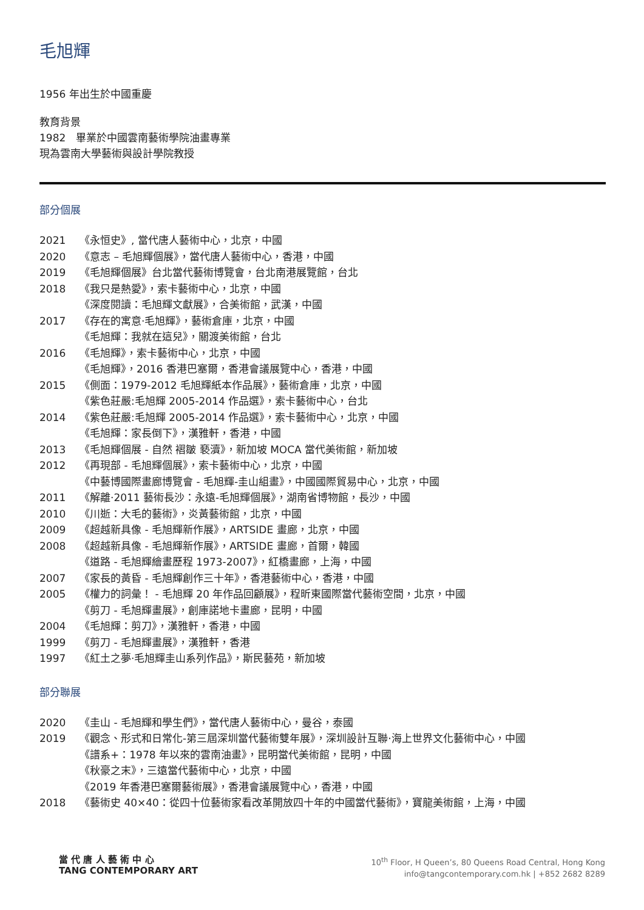毛旭輝
1956 年出生於中國重慶
教育背景
1982　畢業於中國雲南藝術學院油畫專業
現為雲南大學藝術與設計學院教授
部分個展
| 2021 | 《永恒史》, 當代唐人藝術中心，北京，中國 |
| 2020 | 《意志 – 毛旭輝個展》，當代唐人藝術中心，香港，中國 |
| 2019 | 《毛旭輝個展》台北當代藝術博覽會，台北南港展覽館，台北 |
| 2018 | 《我只是熱愛》，索卡藝術中心，北京，中國 |
| | 《深度閱讀：毛旭輝文獻展》，合美術館，武漢，中國 |
| 2017 | 《存在的寓意·毛旭輝》，藝術倉庫，北京，中國 |
| | 《毛旭輝：我就在這兒》，關渡美術館，台北 |
| 2016 | 《毛旭輝》，索卡藝術中心，北京，中國 |
| | 《毛旭輝》，2016 香港巴塞爾，香港會議展覽中心，香港，中國 |
| 2015 | 《側面：1979-2012 毛旭輝紙本作品展》，藝術倉庫，北京，中國 |
| | 《紫色莊嚴:毛旭輝 2005-2014 作品選》，索卡藝術中心，台北 |
| 2014 | 《紫色莊嚴:毛旭輝 2005-2014 作品選》，索卡藝術中心，北京，中國 |
| | 《毛旭輝：家長倒下》，漢雅軒，香港，中國 |
| 2013 | 《毛旭輝個展 - 自然 褶皺 褻瀆》，新加坡 MOCA 當代美術館，新加坡 |
| 2012 | 《再現部 - 毛旭輝個展》，索卡藝術中心，北京，中國 |
| | 《中藝博國際畫廊博覽會 - 毛旭輝-圭山組畫》，中國國際貿易中心，北京，中國 |
| 2011 | 《解離·2011 藝術長沙：永遠-毛旭輝個展》，湖南省博物館，長沙，中國 |
| 2010 | 《川逝：大毛的藝術》，炎黃藝術館，北京，中國 |
| 2009 | 《超越新具像 - 毛旭輝新作展》，ARTSIDE 畫廊，北京，中國 |
| 2008 | 《超越新具像 - 毛旭輝新作展》，ARTSIDE 畫廊，首爾，韓國 |
| | 《道路 - 毛旭輝繪畫歷程 1973-2007》，紅橋畫廊，上海，中國 |
| 2007 | 《家長的黃昏 - 毛旭輝創作三十年》，香港藝術中心，香港，中國 |
| 2005 | 《權力的詞彙！ - 毛旭輝 20 年作品回顧展》，程昕東國際當代藝術空間，北京，中國 |
| | 《剪刀 - 毛旭輝畫展》，創庫諾地卡畫廊，昆明，中國 |
| 2004 | 《毛旭輝：剪刀》，漢雅軒，香港，中國 |
| 1999 | 《剪刀 - 毛旭輝畫展》，漢雅軒，香港 |
| 1997 | 《紅土之夢·毛旭輝圭山系列作品》，斯民藝苑，新加坡 |
部分聯展
| 2020 | 《圭山 - 毛旭輝和學生們》，當代唐人藝術中心，曼谷，泰國 |
| 2019 | 《觀念、形式和日常化-第三屆深圳當代藝術雙年展》，深圳設計互聯·海上世界文化藝術中心，中國 |
| | 《譜系+：1978 年以來的雲南油畫》，昆明當代美術館，昆明，中國 |
| | 《秋豪之末》，三遠當代藝術中心，北京，中國 |
| | 《2019 年香港巴塞爾藝術展》，香港會議展覽中心，香港，中國 |
| 2018 | 《藝術史 40×40：從四十位藝術家看改革開放四十年的中國當代藝術》，寶龍美術館，上海，中國 |
當 代 唐 人 藝 術 中 心
TANG CONTEMPORARY ART
10<sup>th</sup> Floor, H Queen’s, 80 Queens Road Central, Hong Kong
info@tangcontemporary.com.hk | +852 2682 8289